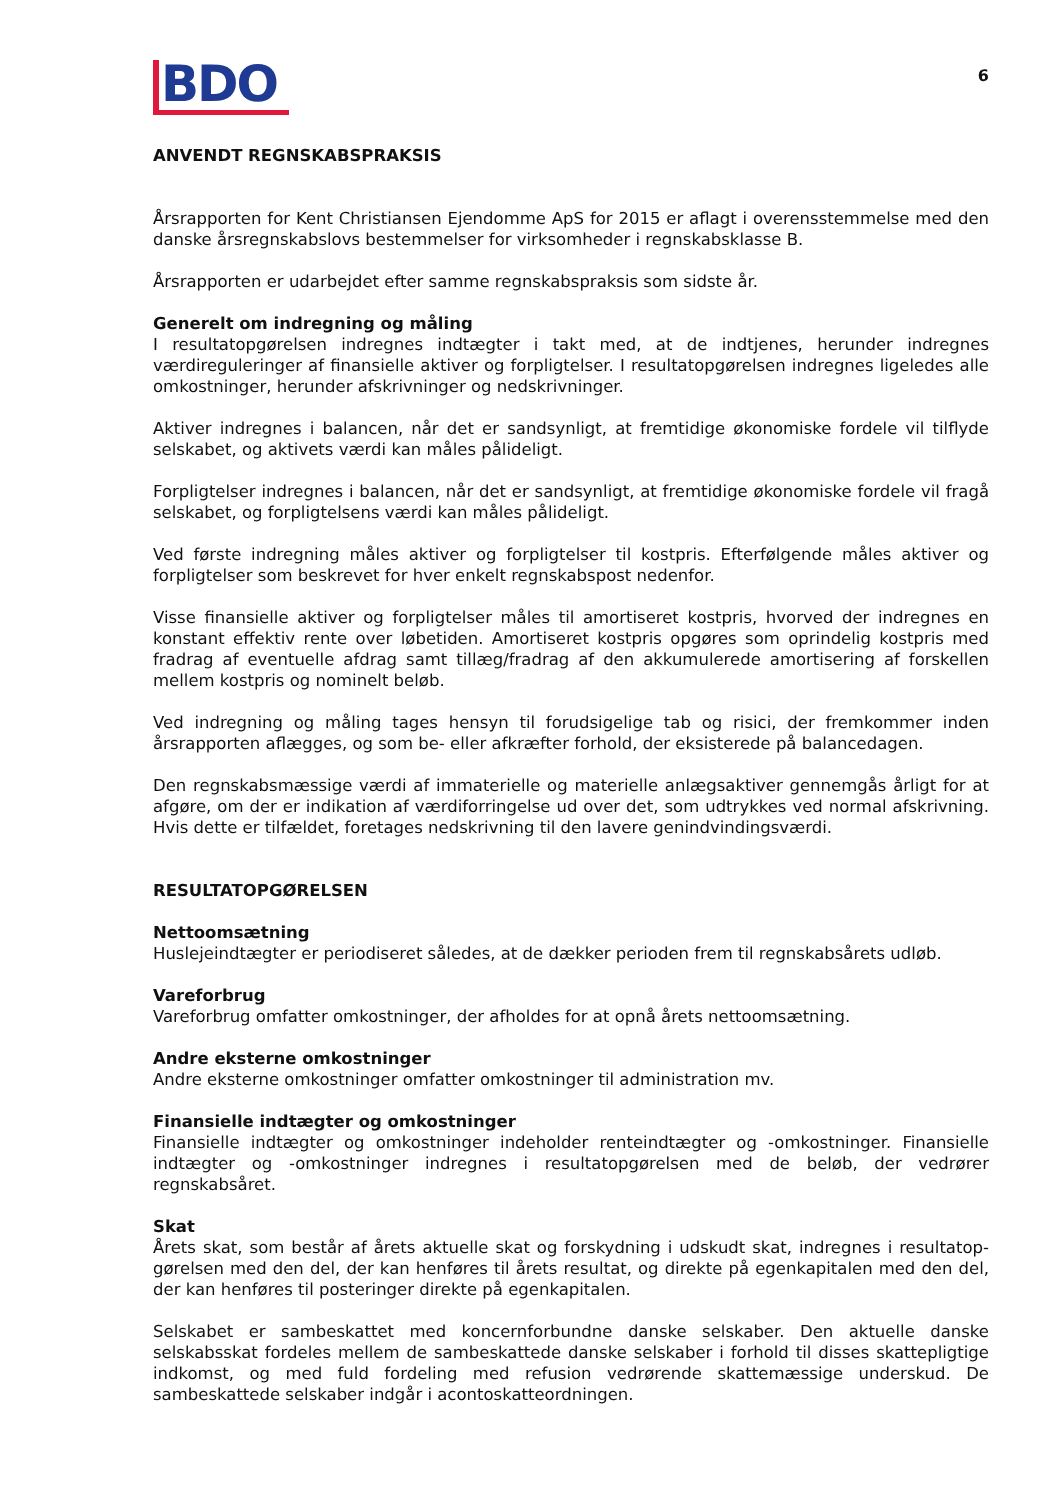BDO
6
ANVENDT REGNSKABSPRAKSIS
Årsrapporten for Kent Christiansen Ejendomme ApS for 2015 er aflagt i overensstemmelse med den danske årsregnskabslovs bestemmelser for virksomheder i regnskabsklasse B.
Årsrapporten er udarbejdet efter samme regnskabspraksis som sidste år.
Generelt om indregning og måling
I resultatopgørelsen indregnes indtægter i takt med, at de indtjenes, herunder indregnes værdiregule­ringer af finansielle aktiver og forpligtelser. I resultatopgørelsen indregnes ligeledes alle omkostninger, herunder afskrivninger og nedskrivninger.
Aktiver indregnes i balancen, når det er sandsynligt, at fremtidige økonomiske fordele vil tilflyde selskabet, og aktivets værdi kan måles pålideligt.
Forpligtelser indregnes i balancen, når det er sandsynligt, at fremtidige økonomiske fordele vil fragå selskabet, og forpligtelsens værdi kan måles pålideligt.
Ved første indregning måles aktiver og forpligtelser til kostpris. Efterfølgende måles aktiver og forpligtelser som beskrevet for hver enkelt regnskabspost nedenfor.
Visse finansielle aktiver og forpligtelser måles til amortiseret kostpris, hvorved der indregnes en konstant effektiv rente over løbetiden. Amortiseret kostpris opgøres som oprindelig kostpris med fradrag af eventuelle afdrag samt tillæg/fradrag af den akkumulerede amortisering af forskellen mellem kostpris og nominelt beløb.
Ved indregning og måling tages hensyn til forudsigelige tab og risici, der fremkommer inden årsrapporten aflægges, og som be- eller afkræfter forhold, der eksisterede på balancedagen.
Den regnskabsmæssige værdi af immaterielle og materielle anlægsaktiver gennemgås årligt for at afgøre, om der er indikation af værdiforringelse ud over det, som udtrykkes ved normal afskrivning. Hvis dette er tilfældet, foretages nedskrivning til den lavere genindvindingsværdi.
RESULTATOPGØRELSEN
Nettoomsætning
Huslejeindtægter er periodiseret således, at de dækker perioden frem til regnskabsårets udløb.
Vareforbrug
Vareforbrug omfatter omkostninger, der afholdes for at opnå årets nettoomsætning.
Andre eksterne omkostninger
Andre eksterne omkostninger omfatter omkostninger til administration mv.
Finansielle indtægter og omkostninger
Finansielle indtægter og omkostninger indeholder renteindtægter og -omkostninger. Finansielle indtægter og -omkostninger indregnes i resultatopgørelsen med de beløb, der vedrører regnskabsåret.
Skat
Årets skat, som består af årets aktuelle skat og forskydning i udskudt skat, indregnes i resultatop­gørelsen med den del, der kan henføres til årets resultat, og direkte på egenkapitalen med den del, der kan henføres til posteringer direkte på egenkapitalen.
Selskabet er sambeskattet med koncernforbundne danske selskaber. Den aktuelle danske selskabsskat fordeles mellem de sambeskattede danske selskaber i forhold til disses skattepligtige indkomst, og med fuld fordeling med refusion vedrørende skattemæssige underskud. De sambeskattede selskaber indgår i acontoskatteordningen.